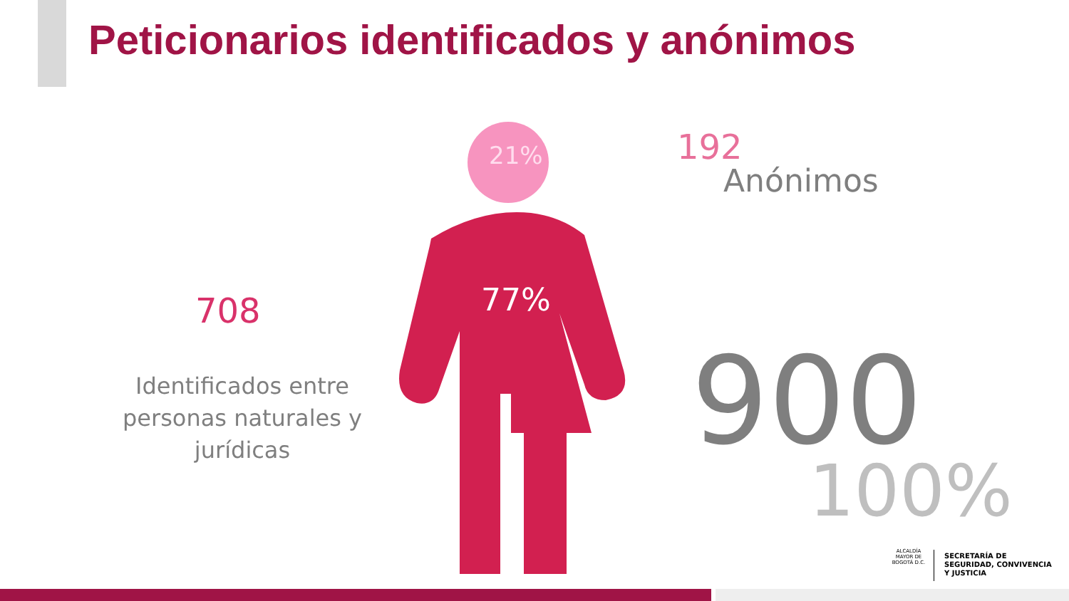Peticionarios identificados y anónimos
21%
77%
192
Anónimos
708
Identificados entre personas naturales y jurídicas
900
100%
ALCALDÍA MAYOR DE BOGOTÁ D.C.
SECRETARÍA DE
SEGURIDAD, CONVIVENCIA
Y JUSTICIA